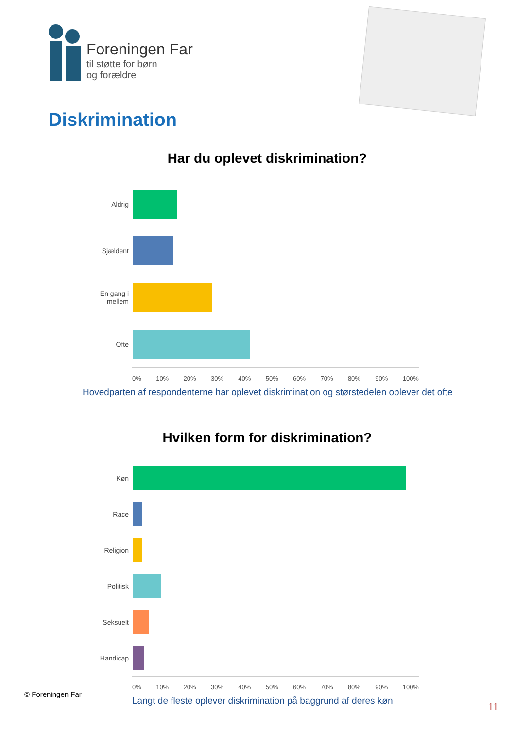Foreningen Far
til støtte for børn
og forældre
Diskrimination
Har du oplevet diskrimination?
Aldrig
Sjældent
En gang i
mellem
Ofte
0% 10% 20% 30% 40% 50% 60% 70% 80% 90% 100%
Hovedparten af respondenterne har oplevet diskrimination og størstedelen oplever det ofte
Hvilken form for diskrimination?
Køn
Race
Religion
Politisk
Seksuelt
Handicap
0% 10% 20% 30% 40% 50% 60% 70% 80% 90% 100%
Langt de fleste oplever diskrimination på baggrund af deres køn
© Foreningen Far
11